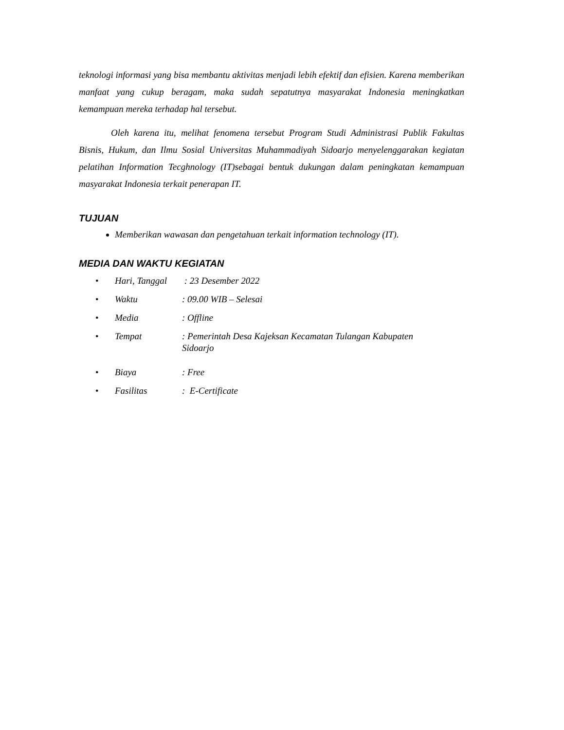teknologi informasi yang bisa membantu aktivitas menjadi lebih efektif dan efisien. Karena memberikan manfaat yang cukup beragam, maka sudah sepatutnya masyarakat Indonesia meningkatkan kemampuan mereka terhadap hal tersebut.
Oleh karena itu, melihat fenomena tersebut Program Studi Administrasi Publik Fakultas Bisnis, Hukum, dan Ilmu Sosial Universitas Muhammadiyah Sidoarjo menyelenggarakan kegiatan pelatihan Information Tecghnology (IT)sebagai bentuk dukungan dalam peningkatan kemampuan masyarakat Indonesia terkait penerapan IT.
TUJUAN
Memberikan wawasan dan pengetahuan terkait information technology (IT).
MEDIA DAN WAKTU KEGIATAN
| • | Hari, Tanggal | : 23 Desember 2022 |
| • | Waktu | : 09.00 WIB – Selesai |
| • | Media | : Offline |
| • | Tempat | : Pemerintah Desa Kajeksan Kecamatan Tulangan Kabupaten Sidoarjo |
| • | Biaya | : Free |
| • | Fasilitas | : E-Certificate |